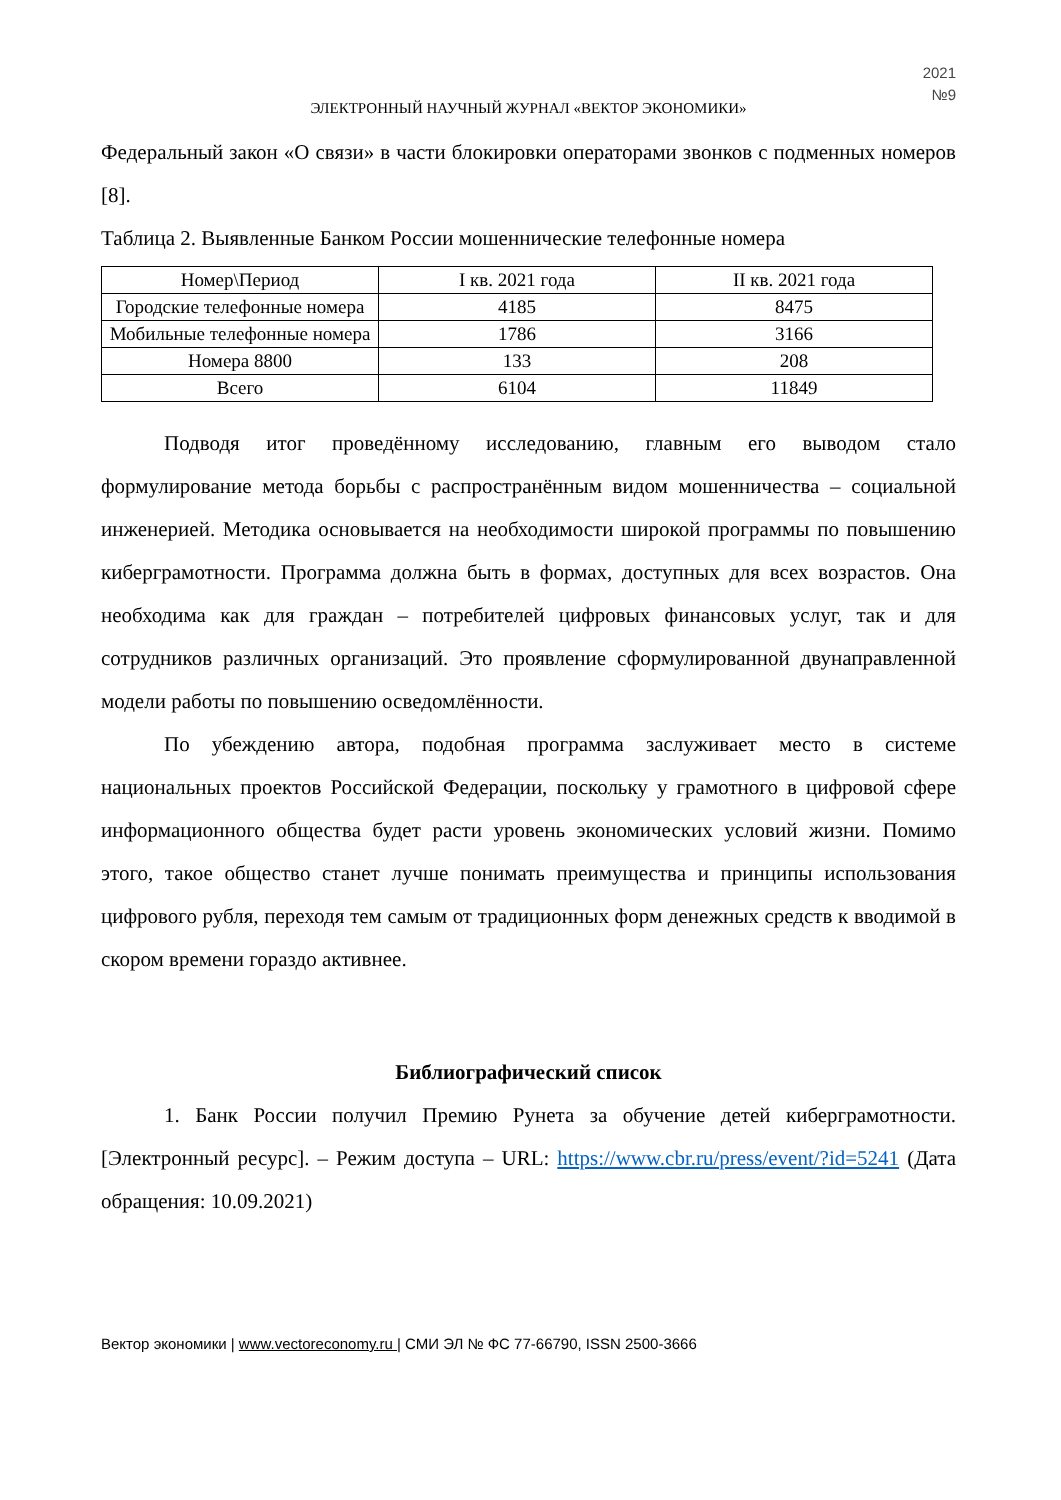2021
№9
ЭЛЕКТРОННЫЙ НАУЧНЫЙ ЖУРНАЛ «ВЕКТОР ЭКОНОМИКИ»
Федеральный закон «О связи» в части блокировки операторами звонков с подменных номеров [8].
Таблица 2. Выявленные Банком России мошеннические телефонные номера
| Номер\Период | I кв. 2021 года | II кв. 2021 года |
| --- | --- | --- |
| Городские телефонные номера | 4185 | 8475 |
| Мобильные телефонные номера | 1786 | 3166 |
| Номера 8800 | 133 | 208 |
| Всего | 6104 | 11849 |
Подводя итог проведённому исследованию, главным его выводом стало формулирование метода борьбы с распространённым видом мошенничества – социальной инженерией. Методика основывается на необходимости широкой программы по повышению киберграмотности. Программа должна быть в формах, доступных для всех возрастов. Она необходима как для граждан – потребителей цифровых финансовых услуг, так и для сотрудников различных организаций. Это проявление сформулированной двунаправленной модели работы по повышению осведомлённости.
По убеждению автора, подобная программа заслуживает место в системе национальных проектов Российской Федерации, поскольку у грамотного в цифровой сфере информационного общества будет расти уровень экономических условий жизни. Помимо этого, такое общество станет лучше понимать преимущества и принципы использования цифрового рубля, переходя тем самым от традиционных форм денежных средств к вводимой в скором времени гораздо активнее.
Библиографический список
1. Банк России получил Премию Рунета за обучение детей киберграмотности. [Электронный ресурс]. – Режим доступа – URL: https://www.cbr.ru/press/event/?id=5241 (Дата обращения: 10.09.2021)
Вектор экономики | www.vectoreconomy.ru | СМИ ЭЛ № ФС 77-66790, ISSN 2500-3666